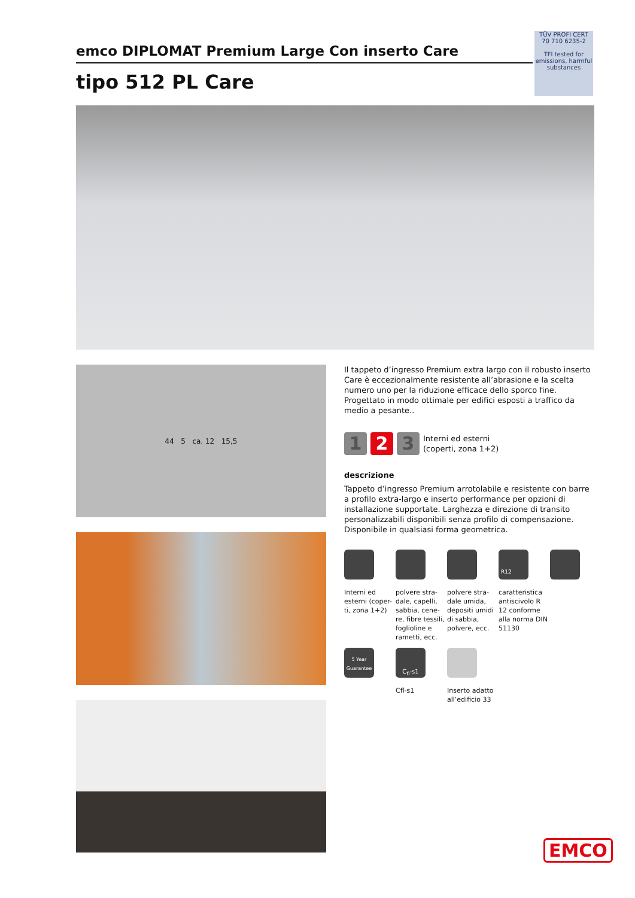TÜV PROFI CERT
70 710 6235-2
TFI tested for emissions, harmful substances
emco DIPLOMAT Premium Large Con inserto Care
tipo 512 PL Care
44 5 ca. 12 15,5
Il tappeto d’ingresso Premium extra largo con il robusto inserto Care è eccezionalmente resistente all’abrasione e la scelta numero uno per la riduzione efficace dello sporco fine. Progettato in modo ottimale per edifici esposti a traffico da medio a pesante..
1 2 3
Interni ed esterni
(coperti, zona 1+2)
descrizione
Tappeto d’ingresso Premium arrotolabile e resistente con barre a profilo extra-largo e inserto performance per opzioni di installazione supportate. Larghezza e direzione di transito personalizzabili disponibili senza profilo di compensazione. Disponibile in qualsiasi forma geometrica.
Interni ed esterni (coper-ti, zona 1+2)
polvere stra-dale, capelli, sabbia, cene-re, fibre tessili, foglioline e rametti, ecc.
polvere stra-dale umida, depositi umidi di sabbia, polvere, ecc.
R12
caratteristica antiscivolo R 12 conforme alla norma DIN 51130
5 Year Guarantee
C<sub>fl</sub>-s1
Cfl-s1
Inserto adatto all’edificio 33
EMCO